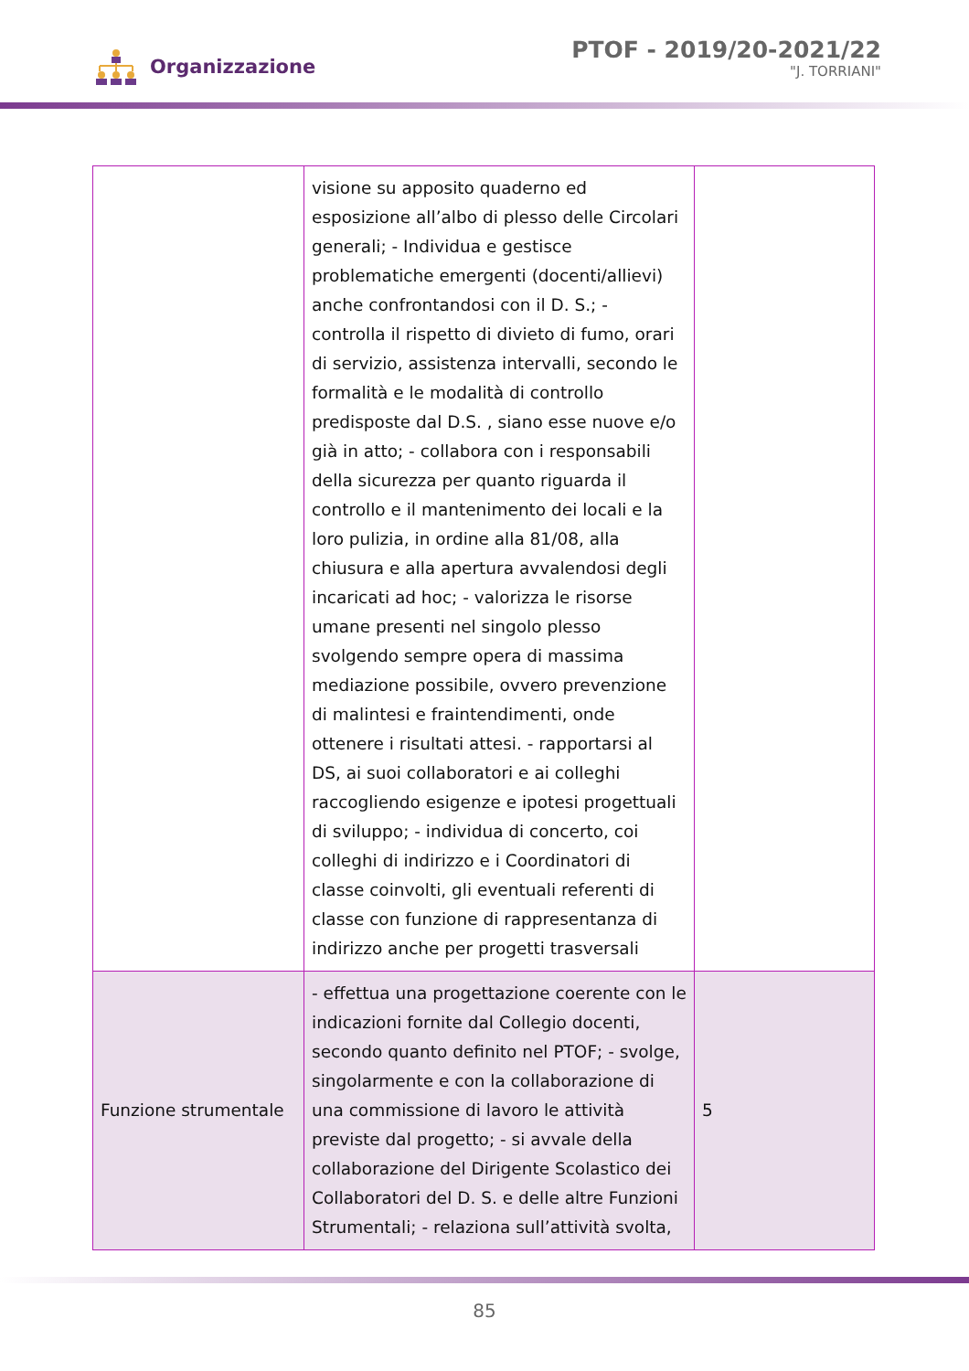Organizzazione
PTOF - 2019/20-2021/22
"J. TORRIANI"
| | visione su apposito quaderno ed esposizione all’albo di plesso delle Circolari generali; - Individua e gestisce problematiche emergenti (docenti/allievi) anche confrontandosi con il D. S.; - controlla il rispetto di divieto di fumo, orari di servizio, assistenza intervalli, secondo le formalità e le modalità di controllo predisposte dal D.S. , siano esse nuove e/o già in atto; - collabora con i responsabili della sicurezza per quanto riguarda il controllo e il mantenimento dei locali e la loro pulizia, in ordine alla 81/08, alla chiusura e alla apertura avvalendosi degli incaricati ad hoc; - valorizza le risorse umane presenti nel singolo plesso svolgendo sempre opera di massima mediazione possibile, ovvero prevenzione di malintesi e fraintendimenti, onde ottenere i risultati attesi. - rapportarsi al DS, ai suoi collaboratori e ai colleghi raccogliendo esigenze e ipotesi progettuali di sviluppo; - individua di concerto, coi colleghi di indirizzo e i Coordinatori di classe coinvolti, gli eventuali referenti di classe con funzione di rappresentanza di indirizzo anche per progetti trasversali | |
| Funzione strumentale | - effettua una progettazione coerente con le indicazioni fornite dal Collegio docenti, secondo quanto definito nel PTOF; - svolge, singolarmente e con la collaborazione di una commissione di lavoro le attività previste dal progetto; - si avvale della collaborazione del Dirigente Scolastico dei Collaboratori del D. S. e delle altre Funzioni Strumentali; - relaziona sull’attività svolta, | 5 |
85